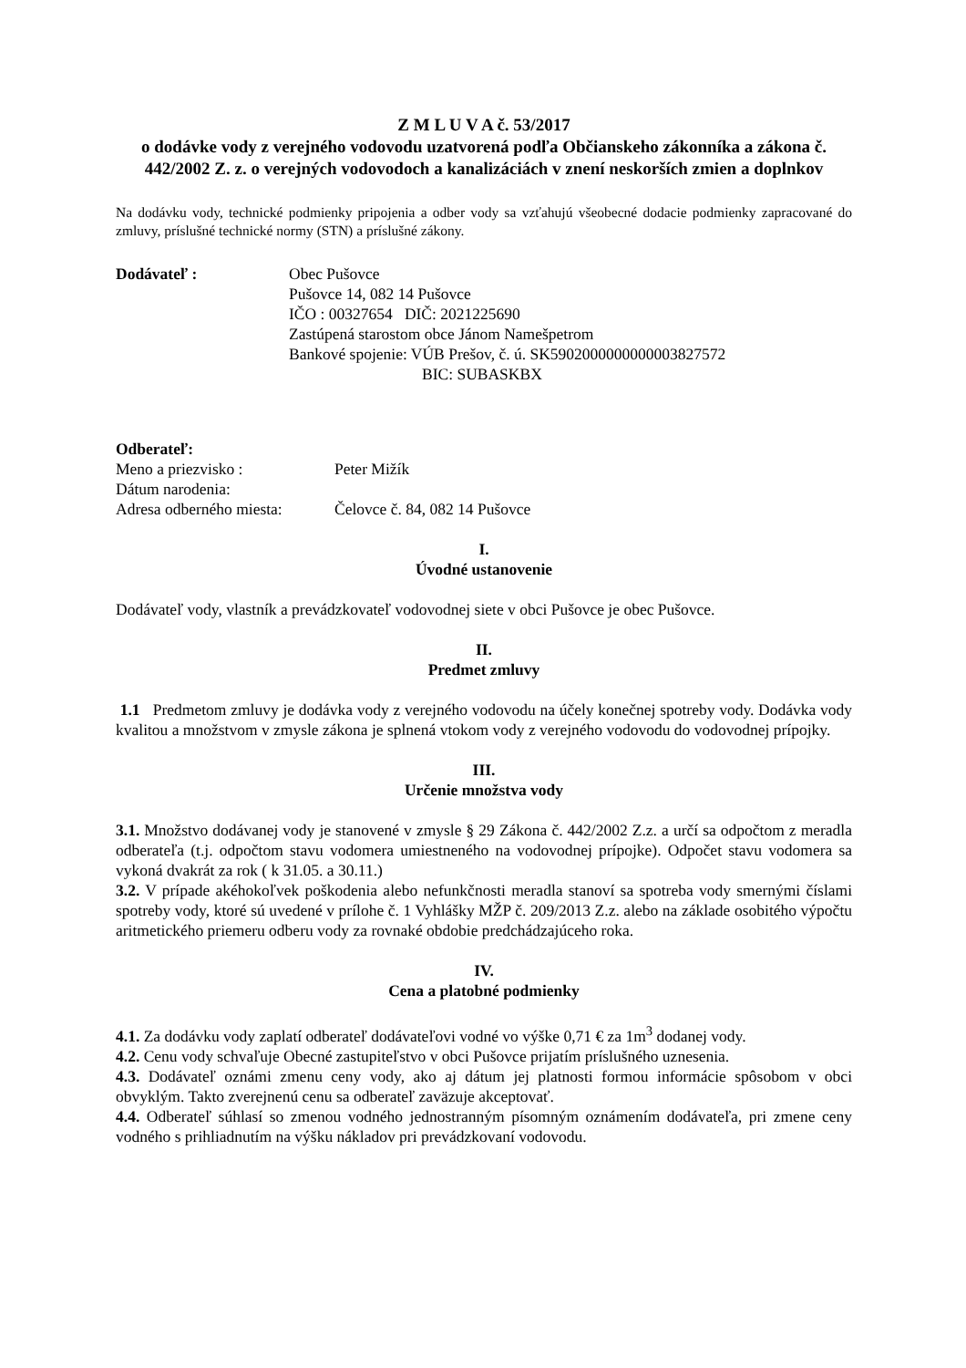Z M L U V A č. 53/2017
o dodávke vody z verejného vodovodu uzatvorená podľa Občianskeho zákonníka a zákona č. 442/2002 Z. z. o verejných vodovodoch a kanalizáciách v znení neskorších zmien a doplnkov
Na dodávku vody, technické podmienky pripojenia a odber vody sa vzťahujú všeobecné dodacie podmienky zapracované do zmluvy, príslušné technické normy (STN) a príslušné zákony.
Dodávateľ : Obec Pušovce
Pušovce 14, 082 14 Pušovce
IČO : 00327654 DIČ: 2021225690
Zastúpená starostom obce Jánom Namešpetrom
Bankové spojenie: VÚB Prešov, č. ú. SK5902000000000003827572
BIC: SUBASKBX
Odberateľ:
Meno a priezvisko : Peter Mižík
Dátum narodenia:
Adresa odberného miesta:
Čelovce č. 84, 082 14 Pušovce
I.
Úvodné ustanovenie
Dodávateľ vody, vlastník a prevádzkovateľ vodovodnej siete v obci Pušovce je obec Pušovce.
II.
Predmet zmluvy
1.1 Predmetom zmluvy je dodávka vody z verejného vodovodu na účely konečnej spotreby vody. Dodávka vody kvalitou a množstvom v zmysle zákona je splnená vtokom vody z verejného vodovodu do vodovodnej prípojky.
III.
Určenie množstva vody
3.1. Množstvo dodávanej vody je stanovené v zmysle § 29 Zákona č. 442/2002 Z.z. a určí sa odpočtom z meradla odberateľa (t.j. odpočtom stavu vodomera umiestneného na vodovodnej prípojke). Odpočet stavu vodomera sa vykoná dvakrát za rok ( k 31.05. a 30.11.)
3.2. V prípade akéhokoľvek poškodenia alebo nefunkčnosti meradla stanoví sa spotreba vody smernými číslami spotreby vody, ktoré sú uvedené v prílohe č. 1 Vyhlášky MŽP č. 209/2013 Z.z. alebo na základe osobitého výpočtu aritmetického priemeru odberu vody za rovnaké obdobie predchádzajúceho roka.
IV.
Cena a platobné podmienky
4.1. Za dodávku vody zaplatí odberateľ dodávateľovi vodné vo výške 0,71 € za 1m<sup>3</sup> dodanej vody.
4.2. Cenu vody schvaľuje Obecné zastupiteľstvo v obci Pušovce prijatím príslušného uznesenia.
4.3. Dodávateľ oznámi zmenu ceny vody, ako aj dátum jej platnosti formou informácie spôsobom v obci obvyklým. Takto zverejnenú cenu sa odberateľ zaväzuje akceptovať.
4.4. Odberateľ súhlasí so zmenou vodného jednostranným písomným oznámením dodávateľa, pri zmene ceny vodného s prihliadnutím na výšku nákladov pri prevádzkovaní vodovodu.